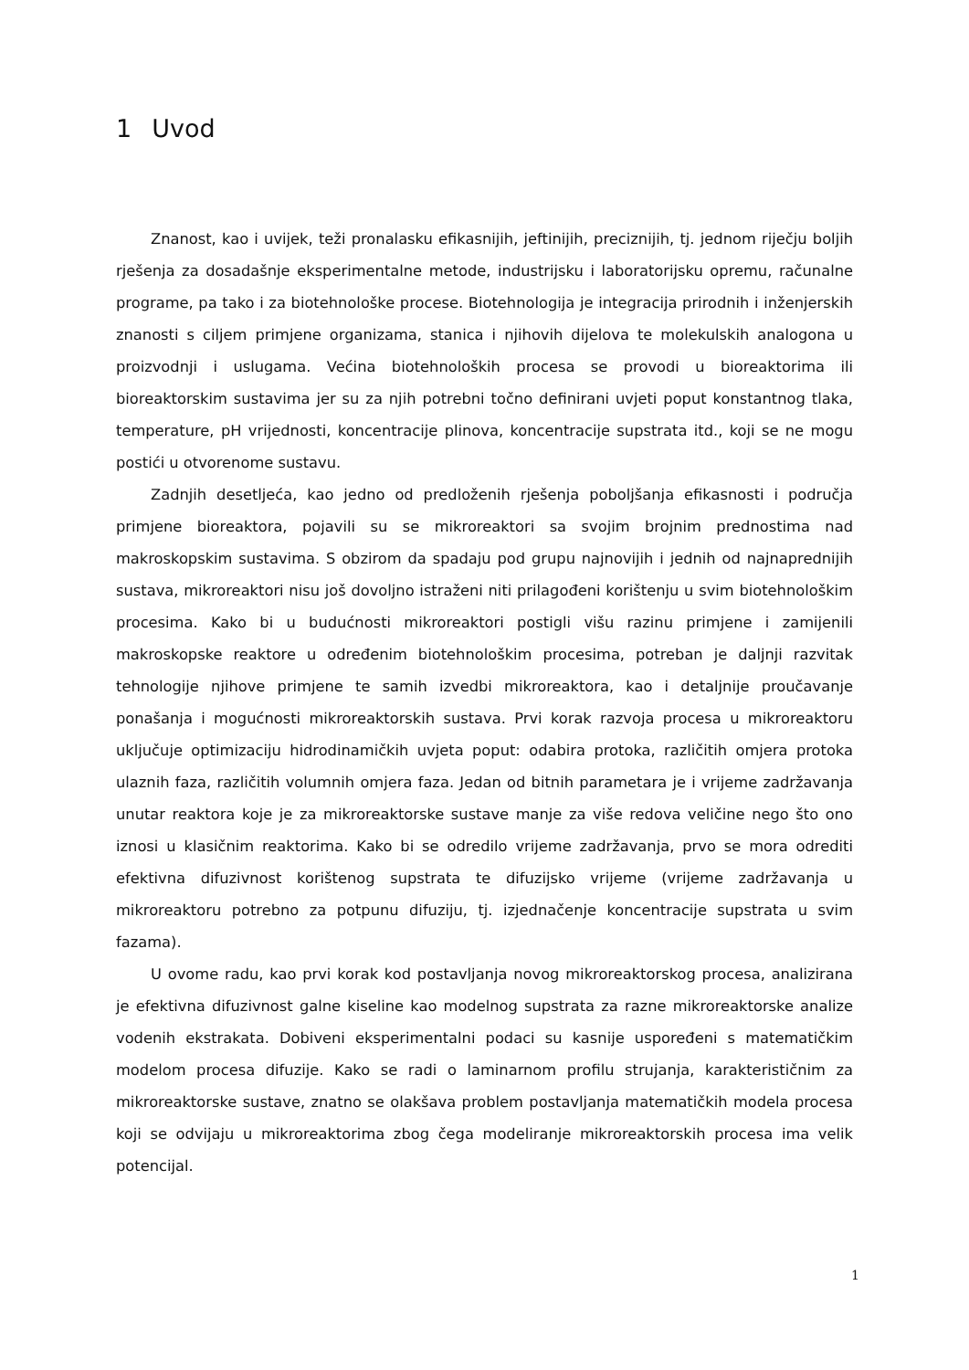1 Uvod
Znanost, kao i uvijek, teži pronalasku efikasnijih, jeftinijih, preciznijih, tj. jednom riječju boljih rješenja za dosadašnje eksperimentalne metode, industrijsku i laboratorijsku opremu, računalne programe, pa tako i za biotehnološke procese. Biotehnologija je integracija prirodnih i inženjerskih znanosti s ciljem primjene organizama, stanica i njihovih dijelova te molekulskih analogona u proizvodnji i uslugama. Većina biotehnoloških procesa se provodi u bioreaktorima ili bioreaktorskim sustavima jer su za njih potrebni točno definirani uvjeti poput konstantnog tlaka, temperature, pH vrijednosti, koncentracije plinova, koncentracije supstrata itd., koji se ne mogu postići u otvorenome sustavu.
Zadnjih desetljeća, kao jedno od predloženih rješenja poboljšanja efikasnosti i područja primjene bioreaktora, pojavili su se mikroreaktori sa svojim brojnim prednostima nad makroskopskim sustavima. S obzirom da spadaju pod grupu najnovijih i jednih od najnaprednijih sustava, mikroreaktori nisu još dovoljno istraženi niti prilagođeni korištenju u svim biotehnološkim procesima. Kako bi u budućnosti mikroreaktori postigli višu razinu primjene i zamijenili makroskopske reaktore u određenim biotehnološkim procesima, potreban je daljnji razvitak tehnologije njihove primjene te samih izvedbi mikroreaktora, kao i detaljnije proučavanje ponašanja i mogućnosti mikroreaktorskih sustava. Prvi korak razvoja procesa u mikroreaktoru uključuje optimizaciju hidrodinamičkih uvjeta poput: odabira protoka, različitih omjera protoka ulaznih faza, različitih volumnih omjera faza. Jedan od bitnih parametara je i vrijeme zadržavanja unutar reaktora koje je za mikroreaktorske sustave manje za više redova veličine nego što ono iznosi u klasičnim reaktorima. Kako bi se odredilo vrijeme zadržavanja, prvo se mora odrediti efektivna difuzivnost korištenog supstrata te difuzijsko vrijeme (vrijeme zadržavanja u mikroreaktoru potrebno za potpunu difuziju, tj. izjednačenje koncentracije supstrata u svim fazama).
U ovome radu, kao prvi korak kod postavljanja novog mikroreaktorskog procesa, analizirana je efektivna difuzivnost galne kiseline kao modelnog supstrata za razne mikroreaktorske analize vodenih ekstrakata. Dobiveni eksperimentalni podaci su kasnije uspoređeni s matematičkim modelom procesa difuzije. Kako se radi o laminarnom profilu strujanja, karakterističnim za mikroreaktorske sustave, znatno se olakšava problem postavljanja matematičkih modela procesa koji se odvijaju u mikroreaktorima zbog čega modeliranje mikroreaktorskih procesa ima velik potencijal.
1